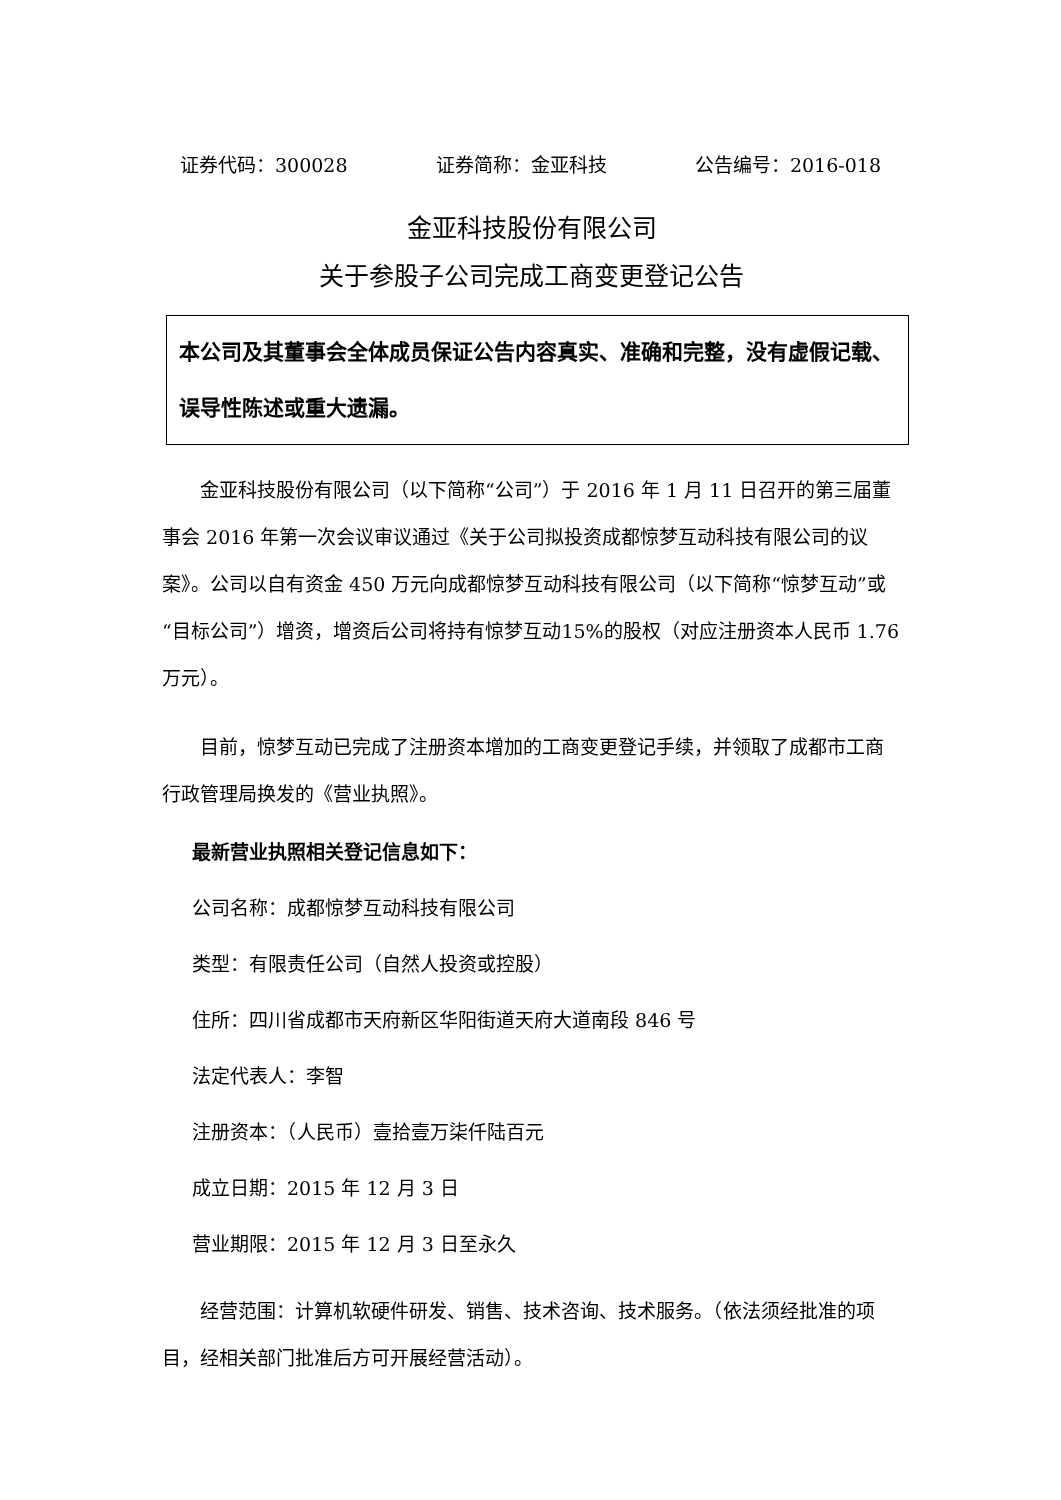证券代码：300028 证券简称：金亚科技 公告编号：2016-018
金亚科技股份有限公司
关于参股子公司完成工商变更登记公告
本公司及其董事会全体成员保证公告内容真实、准确和完整，没有虚假记载、误导性陈述或重大遗漏。
金亚科技股份有限公司（以下简称“公司”）于 2016 年 1 月 11 日召开的第三届董事会 2016 年第一次会议审议通过《关于公司拟投资成都惊梦互动科技有限公司的议案》。公司以自有资金 450 万元向成都惊梦互动科技有限公司（以下简称“惊梦互动”或“目标公司”）增资，增资后公司将持有惊梦互动15%的股权（对应注册资本人民币 1.76 万元）。
目前，惊梦互动已完成了注册资本增加的工商变更登记手续，并领取了成都市工商行政管理局换发的《营业执照》。
最新营业执照相关登记信息如下：
公司名称：成都惊梦互动科技有限公司
类型：有限责任公司（自然人投资或控股）
住所：四川省成都市天府新区华阳街道天府大道南段 846 号
法定代表人：李智
注册资本：（人民币）壹拾壹万柒仟陆百元
成立日期：2015 年 12 月 3 日
营业期限：2015 年 12 月 3 日至永久
经营范围：计算机软硬件研发、销售、技术咨询、技术服务。（依法须经批准的项目，经相关部门批准后方可开展经营活动）。